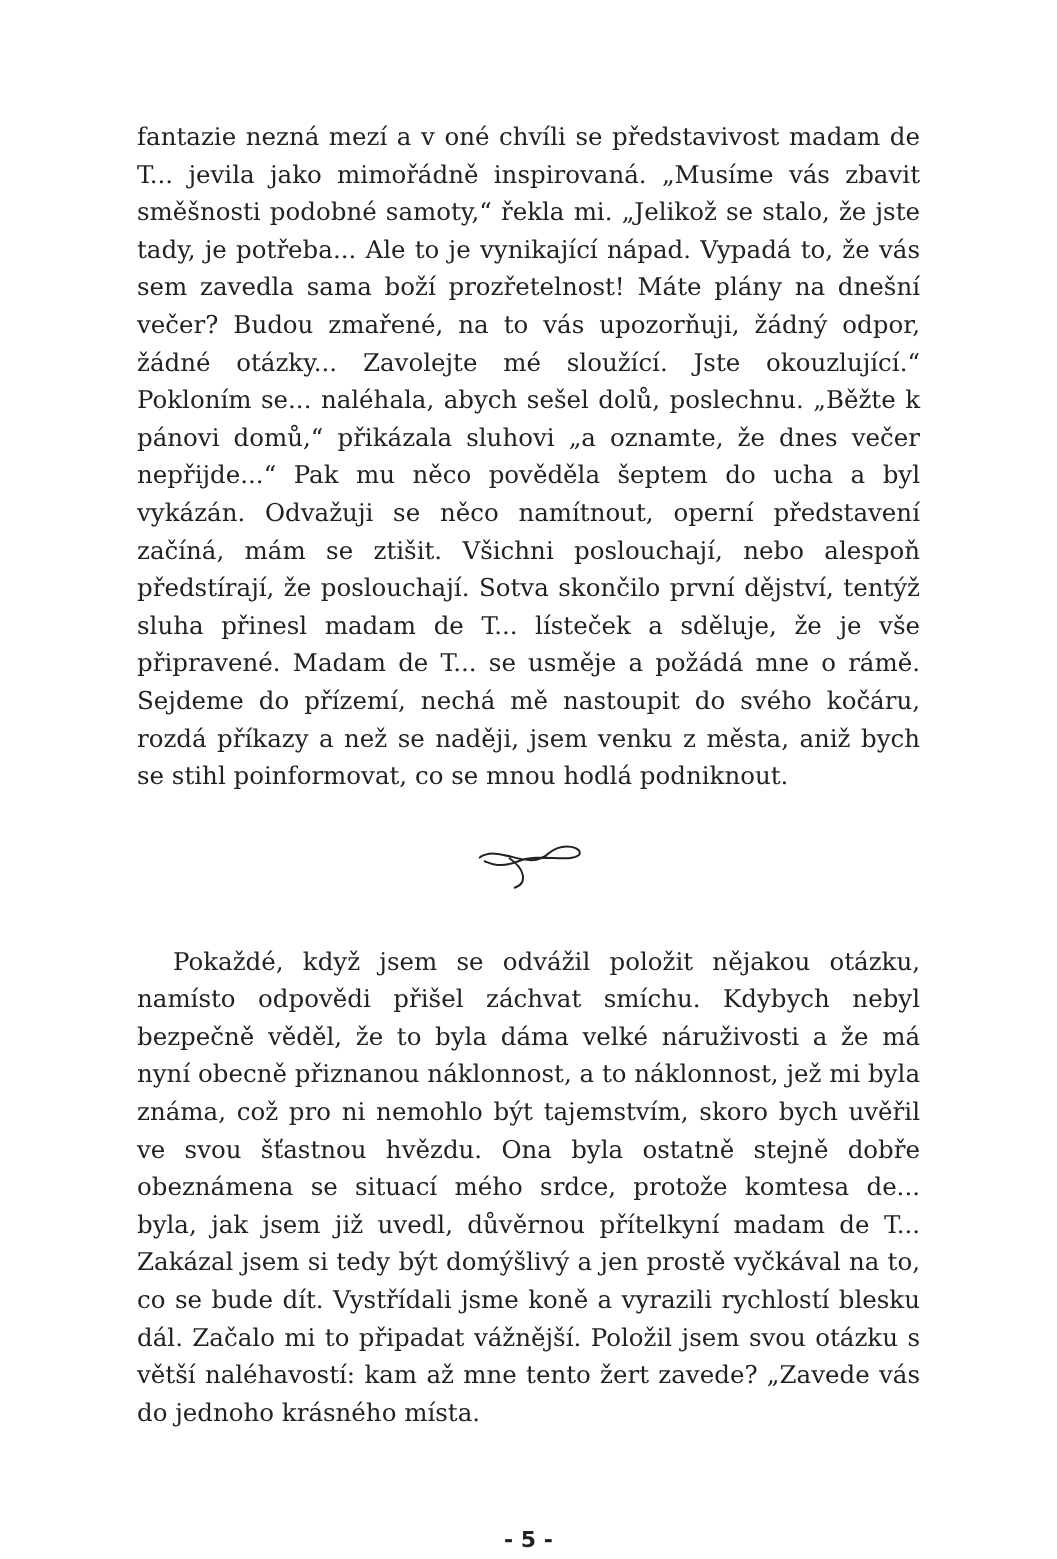fantazie nezná mezí a v oné chvíli se představivost madam de T... jevila jako mimořádně inspirovaná. „Musíme vás zbavit směšnosti podobné samoty,“ řekla mi. „Jelikož se stalo, že jste tady, je potřeba... Ale to je vynikající nápad. Vypadá to, že vás sem zavedla sama boží prozřetelnost! Máte plány na dnešní večer? Budou zmařené, na to vás upozorňuji, žádný odpor, žádné otázky... Zavolejte mé sloužící. Jste okouzlující.“ Pokloním se... naléhala, abych sešel dolů, poslechnu. „Běžte k pánovi domů,“ přikázala sluhovi „a oznamte, že dnes večer nepřijde...“ Pak mu něco pověděla šeptem do ucha a byl vykázán. Odvažuji se něco namítnout, operní představení začíná, mám se ztišit. Všichni poslouchají, nebo alespoň předstírají, že poslouchají. Sotva skončilo první dějství, tentýž sluha přinesl madam de T... lísteček a sděluje, že je vše připravené. Madam de T... se usměje a požádá mne o rámě. Sejdeme do přízemí, nechá mě nastoupit do svého kočáru, rozdá příkazy a než se naději, jsem venku z města, aniž bych se stihl poinformovat, co se mnou hodlá podniknout.
Pokaždé, když jsem se odvážil položit nějakou otázku, namísto odpovědi přišel záchvat smíchu. Kdybych nebyl bezpečně věděl, že to byla dáma velké náruživosti a že má nyní obecně přiznanou náklonnost, a to náklonnost, jež mi byla známa, což pro ni nemohlo být tajemstvím, skoro bych uvěřil ve svou šťastnou hvězdu. Ona byla ostatně stejně dobře obeznámena se situací mého srdce, protože komtesa de... byla, jak jsem již uvedl, důvěrnou přítelkyní madam de T... Zakázal jsem si tedy být domýšlivý a jen prostě vyčkával na to, co se bude dít. Vystřídali jsme koně a vyrazili rychlostí blesku dál. Začalo mi to připadat vážnější. Položil jsem svou otázku s větší naléhavostí: kam až mne tento žert zavede? „Zavede vás do jednoho krásného místa.
- 5 -